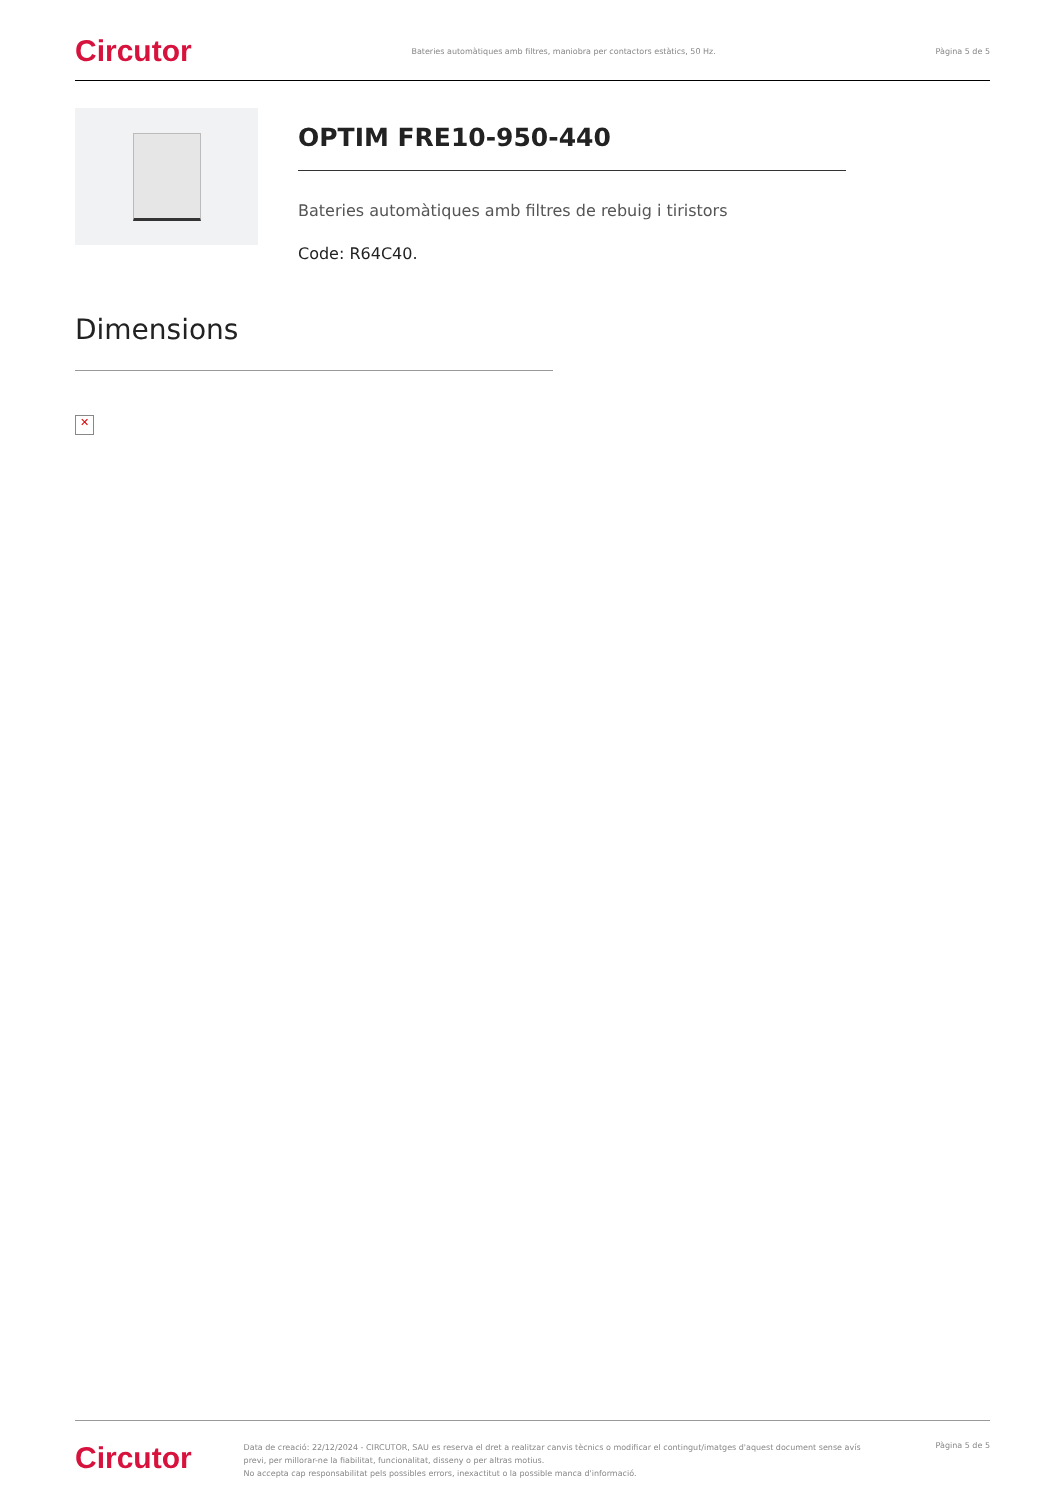Circutor Bateries automàtiques amb filtres, maniobra per contactors estàtics, 50 Hz. Pàgina 5 de 5
OPTIM FRE10-950-440
Bateries automàtiques amb filtres de rebuig i tiristors
Code: R64C40.
Dimensions
✕
Circutor
Data de creació: 22/12/2024 - CIRCUTOR, SAU es reserva el dret a realitzar canvis tècnics o modificar el contingut/imatges d'aquest document sense avís previ, per millorar-ne la fiabilitat, funcionalitat, disseny o per altras motius.
No accepta cap responsabilitat pels possibles errors, inexactitut o la possible manca d'informació.
Pàgina 5 de 5